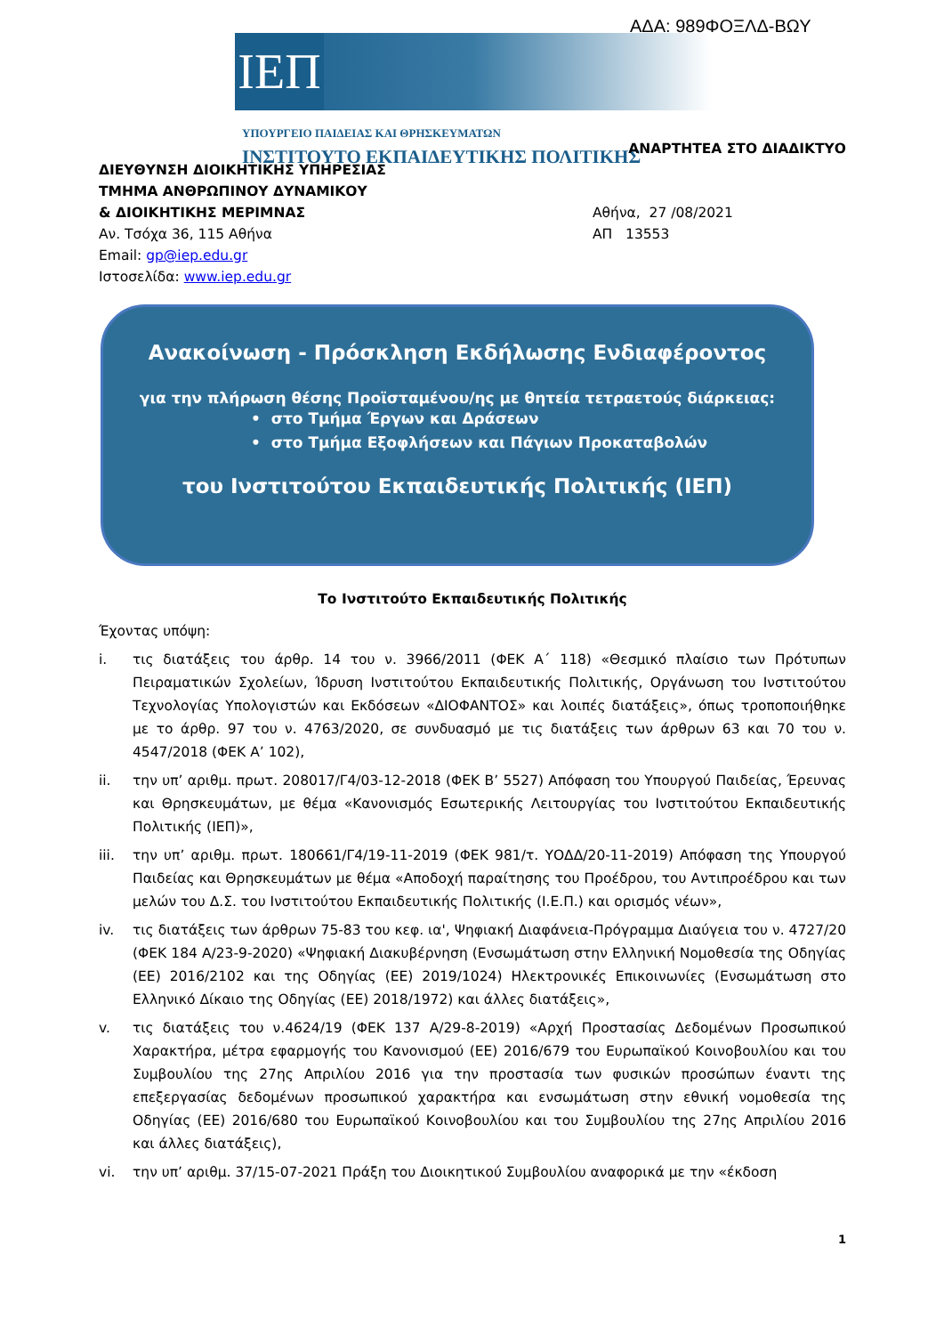ΑΔΑ: 989ΦΟΞΛΔ-ΒΩΥ
ΙΕΠ
ΥΠΟΥΡΓΕΙΟ ΠΑΙΔΕΙΑΣ ΚΑΙ ΘΡΗΣΚΕΥΜΑΤΩΝ
ΙΝΣΤΙΤΟΥΤΟ ΕΚΠΑΙΔΕΥΤΙΚΗΣ ΠΟΛΙΤΙΚΗΣ
ΑΝΑΡΤΗΤΕΑ ΣΤΟ ΔΙΑΔΙΚΤΥΟ
ΔΙΕΥΘΥΝΣΗ ΔΙΟΙΚΗΤΙΚΗΣ ΥΠΗΡΕΣΙΑΣ
ΤΜΗΜΑ ΑΝΘΡΩΠΙΝΟΥ ΔΥΝΑΜΙΚΟΥ
& ΔΙΟΙΚΗΤΙΚΗΣ ΜΕΡΙΜΝΑΣ
Αν. Τσόχα 36, 115 Αθήνα
Email: gp@iep.edu.gr
Ιστοσελίδα: www.iep.edu.gr
Αθήνα, 27 /08/2021
ΑΠ 13553
Ανακοίνωση - Πρόσκληση Εκδήλωσης Ενδιαφέροντος
για την πλήρωση θέσης Προϊσταμένου/ης με θητεία τετραετούς διάρκειας:
• στο Τμήμα Έργων και Δράσεων
• στο Τμήμα Εξοφλήσεων και Πάγιων Προκαταβολών
του Ινστιτούτου Εκπαιδευτικής Πολιτικής (ΙΕΠ)
Το Ινστιτούτο Εκπαιδευτικής Πολιτικής
Έχοντας υπόψη:
i. τις διατάξεις του άρθρ. 14 του ν. 3966/2011 (ΦΕΚ Α΄ 118) «Θεσμικό πλαίσιο των Πρότυπων Πειραματικών Σχολείων, Ίδρυση Ινστιτούτου Εκπαιδευτικής Πολιτικής, Οργάνωση του Ινστιτούτου Τεχνολογίας Υπολογιστών και Εκδόσεων «ΔΙΟΦΑΝΤΟΣ» και λοιπές διατάξεις», όπως τροποποιήθηκε με το άρθρ. 97 του ν. 4763/2020, σε συνδυασμό με τις διατάξεις των άρθρων 63 και 70 του ν. 4547/2018 (ΦΕΚ Α’ 102),
ii. την υπ’ αριθμ. πρωτ. 208017/Γ4/03-12-2018 (ΦΕΚ Β’ 5527) Απόφαση του Υπουργού Παιδείας, Έρευνας και Θρησκευμάτων, με θέμα «Κανονισμός Εσωτερικής Λειτουργίας του Ινστιτούτου Εκπαιδευτικής Πολιτικής (ΙΕΠ)»,
iii. την υπ’ αριθμ. πρωτ. 180661/Γ4/19-11-2019 (ΦΕΚ 981/τ. ΥΟΔΔ/20-11-2019) Απόφαση της Υπουργού Παιδείας και Θρησκευμάτων με θέμα «Αποδοχή παραίτησης του Προέδρου, του Αντιπροέδρου και των μελών του Δ.Σ. του Ινστιτούτου Εκπαιδευτικής Πολιτικής (Ι.Ε.Π.) και ορισμός νέων»,
iv. τις διατάξεις των άρθρων 75-83 του κεφ. ια', Ψηφιακή Διαφάνεια-Πρόγραμμα Διαύγεια του ν. 4727/20 (ΦΕΚ 184 Α/23-9-2020) «Ψηφιακή Διακυβέρνηση (Ενσωμάτωση στην Ελληνική Νομοθεσία της Οδηγίας (ΕΕ) 2016/2102 και της Οδηγίας (ΕΕ) 2019/1024) Ηλεκτρονικές Επικοινωνίες (Ενσωμάτωση στο Ελληνικό Δίκαιο της Οδηγίας (ΕΕ) 2018/1972) και άλλες διατάξεις»,
v. τις διατάξεις του ν.4624/19 (ΦΕΚ 137 Α/29-8-2019) «Αρχή Προστασίας Δεδομένων Προσωπικού Χαρακτήρα, μέτρα εφαρμογής του Κανονισμού (ΕΕ) 2016/679 του Ευρωπαϊκού Κοινοβουλίου και του Συμβουλίου της 27ης Απριλίου 2016 για την προστασία των φυσικών προσώπων έναντι της επεξεργασίας δεδομένων προσωπικού χαρακτήρα και ενσωμάτωση στην εθνική νομοθεσία της Οδηγίας (ΕΕ) 2016/680 του Ευρωπαϊκού Κοινοβουλίου και του Συμβουλίου της 27ης Απριλίου 2016 και άλλες διατάξεις),
vi. την υπ’ αριθμ. 37/15-07-2021 Πράξη του Διοικητικού Συμβουλίου αναφορικά με την «έκδοση
1